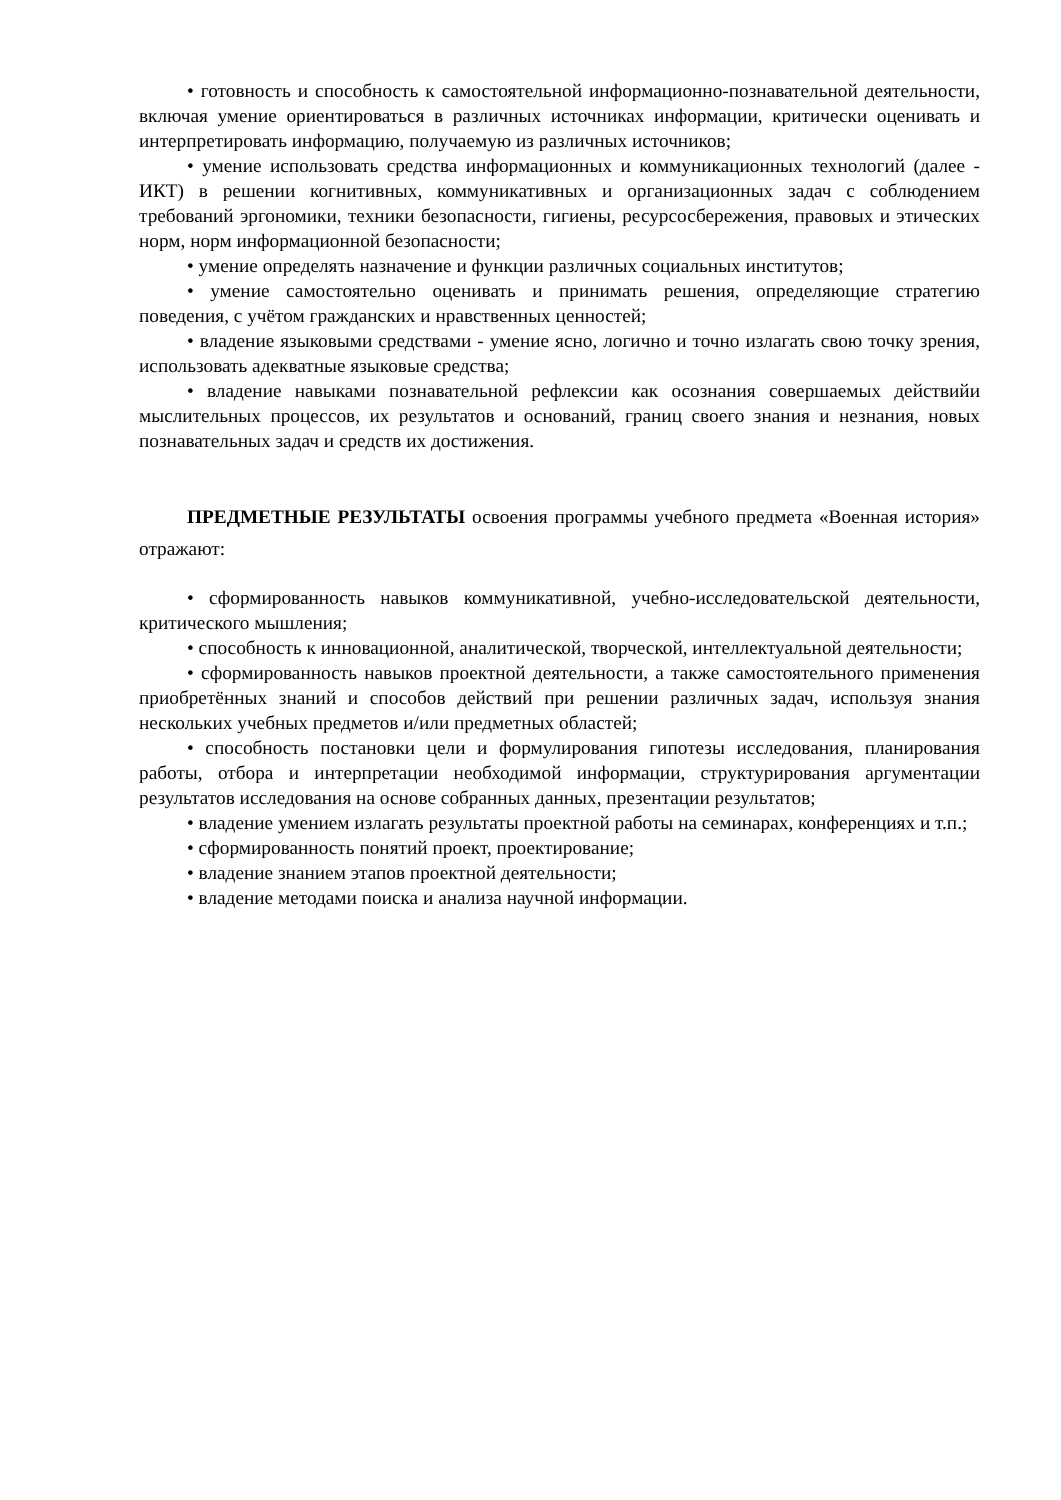• готовность и способность к самостоятельной информационно-познавательной деятельности, включая умение ориентироваться в различных источниках информации, критически оценивать и интерпретировать информацию, получаемую из различных источников;
• умение использовать средства информационных и коммуникационных технологий (далее - ИКТ) в решении когнитивных, коммуникативных и организационных задач с соблюдением требований эргономики, техники безопасности, гигиены, ресурсосбережения, правовых и этических норм, норм информационной безопасности;
• умение определять назначение и функции различных социальных институтов;
• умение самостоятельно оценивать и принимать решения, определяющие стратегию поведения, с учётом гражданских и нравственных ценностей;
• владение языковыми средствами - умение ясно, логично и точно излагать свою точку зрения, использовать адекватные языковые средства;
• владение навыками познавательной рефлексии как осознания совершаемых действийи мыслительных процессов, их результатов и оснований, границ своего знания и незнания, новых познавательных задач и средств их достижения.
ПРЕДМЕТНЫЕ РЕЗУЛЬТАТЫ освоения программы учебного предмета «Военная история» отражают:
• сформированность навыков коммуникативной, учебно-исследовательской деятельности, критического мышления;
• способность к инновационной, аналитической, творческой, интеллектуальной деятельности;
• сформированность навыков проектной деятельности, а также самостоятельного применения приобретённых знаний и способов действий при решении различных задач, используя знания нескольких учебных предметов и/или предметных областей;
• способность постановки цели и формулирования гипотезы исследования, планирования работы, отбора и интерпретации необходимой информации, структурирования аргументации результатов исследования на основе собранных данных, презентации результатов;
• владение умением излагать результаты проектной работы на семинарах, конференциях и т.п.;
• сформированность понятий проект, проектирование;
• владение знанием этапов проектной деятельности;
• владение методами поиска и анализа научной информации.